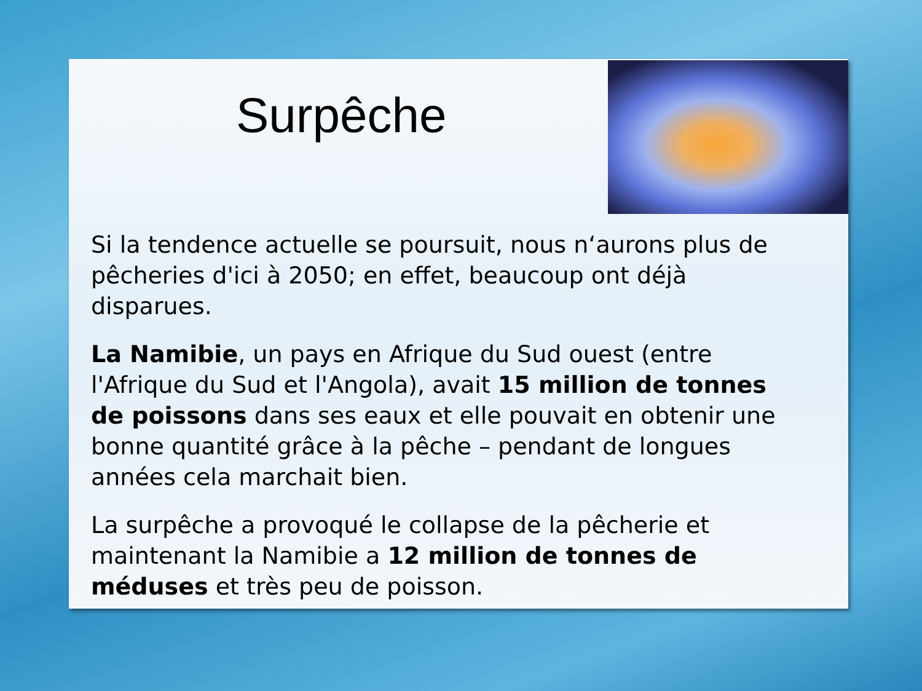Surpêche
Si la tendence actuelle se poursuit, nous n‘aurons plus de pêcheries d'ici à 2050; en effet, beaucoup ont déjà disparues.
La Namibie, un pays en Afrique du Sud ouest (entre l'Afrique du Sud et l'Angola), avait 15 million de tonnes de poissons dans ses eaux et elle pouvait en obtenir une bonne quantité grâce à la pêche – pendant de longues années cela marchait bien.
La surpêche a provoqué le collapse de la pêcherie et maintenant la Namibie a 12 million de tonnes de méduses et très peu de poisson.